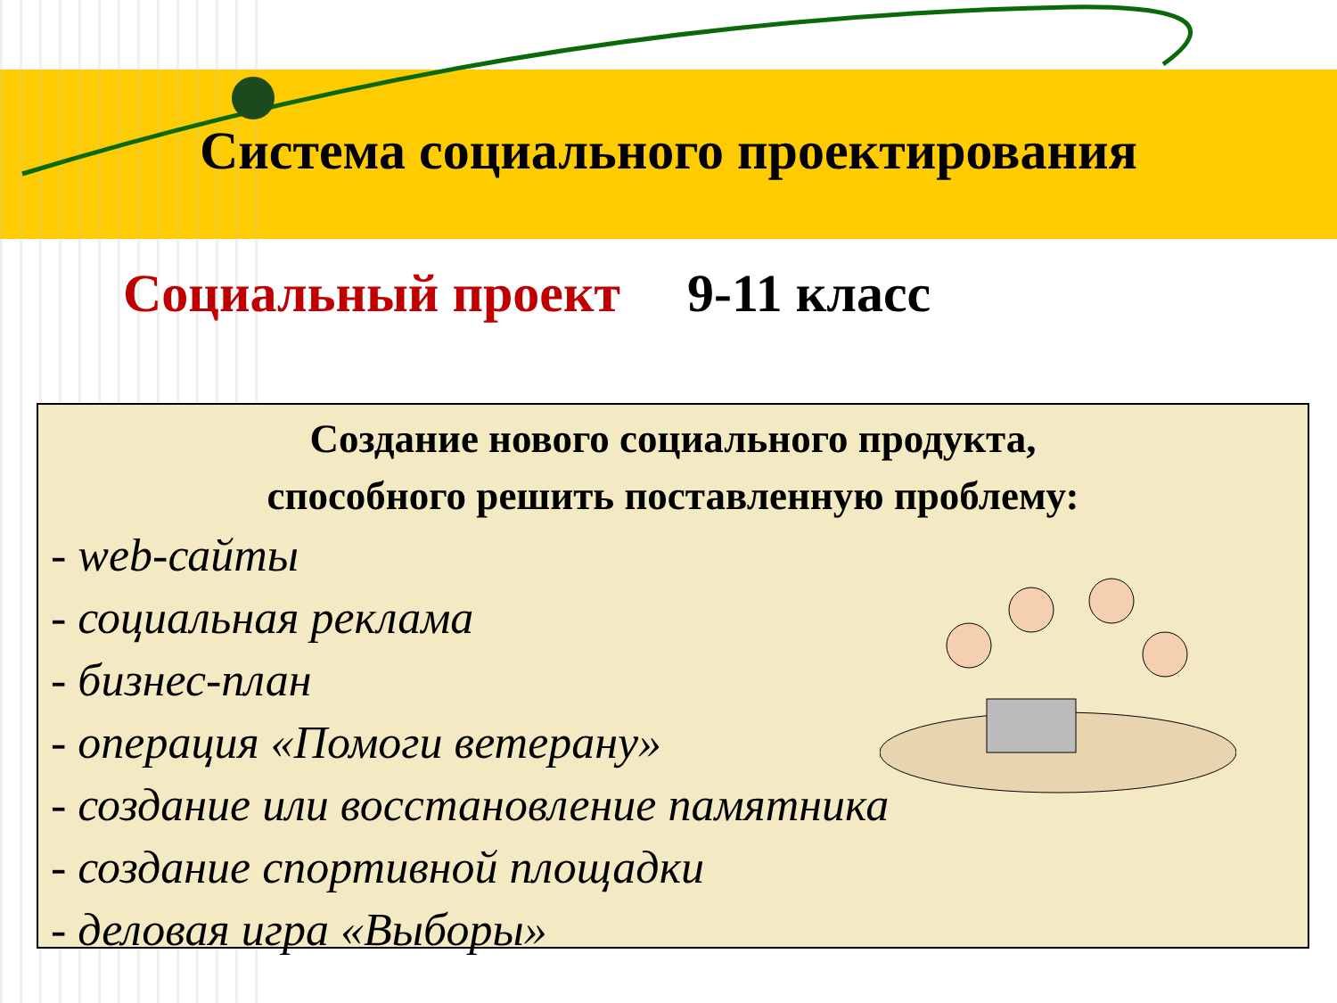Система социального проектирования
Социальный проект 9-11 класс
Создание нового социального продукта,
способного решить поставленную проблему:
- web-сайты
- социальная реклама
- бизнес-план
- операция «Помоги ветерану»
- создание или восстановление памятника
- создание спортивной площадки
- деловая игра «Выборы»